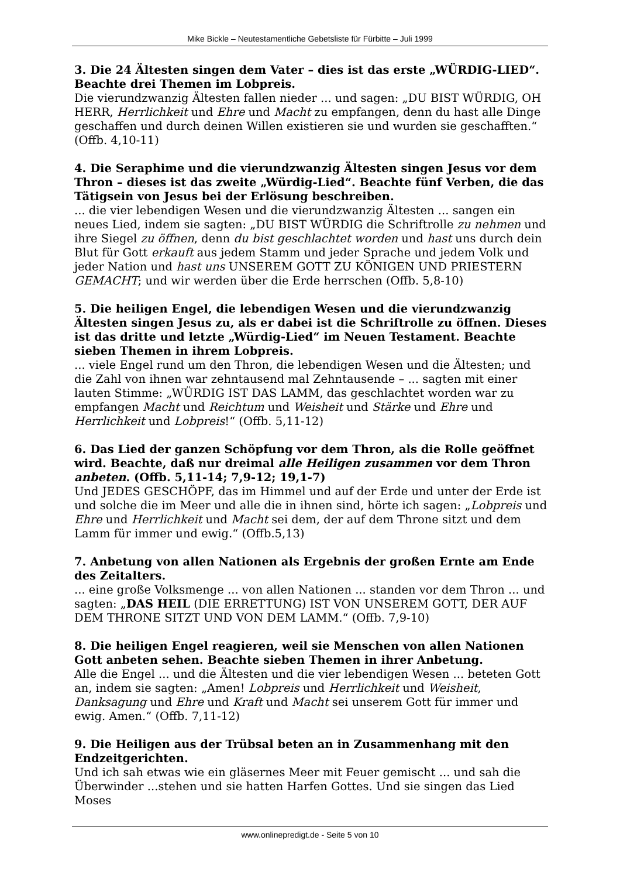Mike Bickle – Neutestamentliche Gebetsliste für Fürbitte – Juli 1999
3. Die 24 Ältesten singen dem Vater – dies ist das erste „WÜRDIG-LIED“. Beachte drei Themen im Lobpreis.
Die vierundzwanzig Ältesten fallen nieder ... und sagen: „DU BIST WÜRDIG, OH HERR, Herrlichkeit und Ehre und Macht zu empfangen, denn du hast alle Dinge geschaffen und durch deinen Willen existieren sie und wurden sie geschafften.“ (Offb. 4,10-11)
4. Die Seraphime und die vierundzwanzig Ältesten singen Jesus vor dem Thron – dieses ist das zweite „Würdig-Lied“. Beachte fünf Verben, die das Tätigsein von Jesus bei der Erlösung beschreiben.
... die vier lebendigen Wesen und die vierundzwanzig Ältesten ... sangen ein neues Lied, indem sie sagten: „DU BIST WÜRDIG die Schriftrolle zu nehmen und ihre Siegel zu öffnen, denn du bist geschlachtet worden und hast uns durch dein Blut für Gott erkauft aus jedem Stamm und jeder Sprache und jedem Volk und jeder Nation und hast uns UNSEREM GOTT ZU KÖNIGEN UND PRIESTERN GEMACHT; und wir werden über die Erde herrschen (Offb. 5,8-10)
5. Die heiligen Engel, die lebendigen Wesen und die vierundzwanzig Ältesten singen Jesus zu, als er dabei ist die Schriftrolle zu öffnen. Dieses ist das dritte und letzte „Würdig-Lied“ im Neuen Testament. Beachte sieben Themen in ihrem Lobpreis.
... viele Engel rund um den Thron, die lebendigen Wesen und die Ältesten; und die Zahl von ihnen war zehntausend mal Zehntausende – ... sagten mit einer lauten Stimme: „WÜRDIG IST DAS LAMM, das geschlachtet worden war zu empfangen Macht und Reichtum und Weisheit und Stärke und Ehre und Herrlichkeit und Lobpreis!“ (Offb. 5,11-12)
6. Das Lied der ganzen Schöpfung vor dem Thron, als die Rolle geöffnet wird. Beachte, daß nur dreimal alle Heiligen zusammen vor dem Thron anbeten. (Offb. 5,11-14; 7,9-12; 19,1-7)
Und JEDES GESCHÖPF, das im Himmel und auf der Erde und unter der Erde ist und solche die im Meer und alle die in ihnen sind, hörte ich sagen: „Lobpreis und Ehre und Herrlichkeit und Macht sei dem, der auf dem Throne sitzt und dem Lamm für immer und ewig.“ (Offb.5,13)
7. Anbetung von allen Nationen als Ergebnis der großen Ernte am Ende des Zeitalters.
... eine große Volksmenge ... von allen Nationen ... standen vor dem Thron ... und sagten: „DAS HEIL (DIE ERRETTUNG) IST VON UNSEREM GOTT, DER AUF DEM THRONE SITZT UND VON DEM LAMM.“ (Offb. 7,9-10)
8. Die heiligen Engel reagieren, weil sie Menschen von allen Nationen Gott anbeten sehen. Beachte sieben Themen in ihrer Anbetung.
Alle die Engel ... und die Ältesten und die vier lebendigen Wesen ... beteten Gott an, indem sie sagten: „Amen! Lobpreis und Herrlichkeit und Weisheit, Danksagung und Ehre und Kraft und Macht sei unserem Gott für immer und ewig. Amen.“ (Offb. 7,11-12)
9. Die Heiligen aus der Trübsal beten an in Zusammenhang mit den Endzeitgerichten.
Und ich sah etwas wie ein gläsernes Meer mit Feuer gemischt ... und sah die Überwinder ...stehen und sie hatten Harfen Gottes. Und sie singen das Lied Moses
www.onlinepredigt.de - Seite 5 von 10